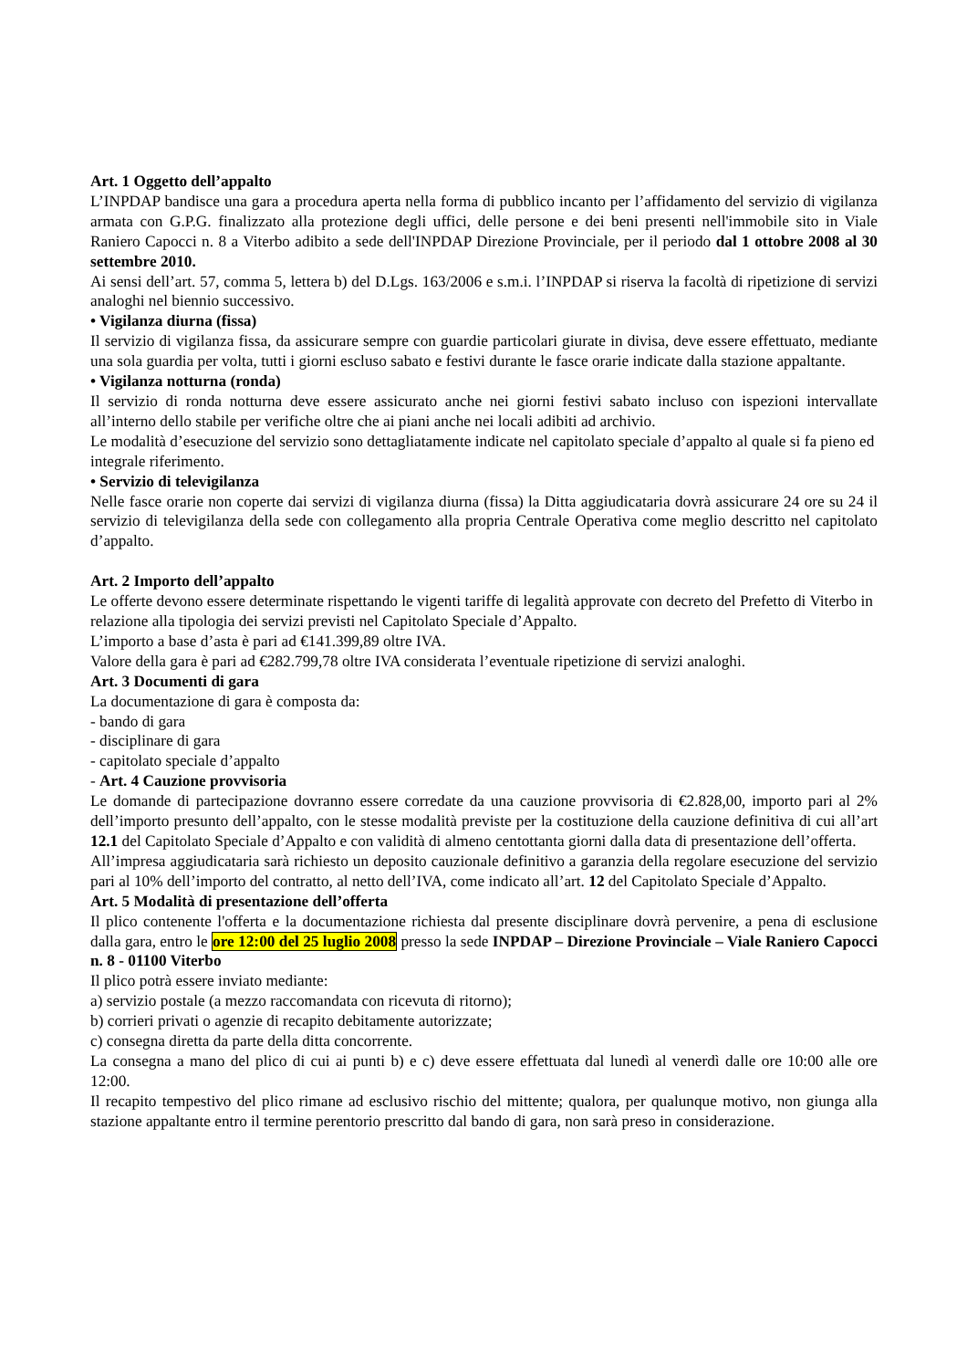Art. 1 Oggetto dell’appalto
L’INPDAP bandisce una gara a procedura aperta nella forma di pubblico incanto per l’affidamento del servizio di vigilanza armata con G.P.G. finalizzato alla protezione degli uffici, delle persone e dei beni presenti nell'immobile sito in Viale Raniero Capocci n. 8 a Viterbo adibito a sede dell'INPDAP Direzione Provinciale, per il periodo dal 1 ottobre 2008 al 30 settembre 2010.
Ai sensi dell’art. 57, comma 5, lettera b) del D.Lgs. 163/2006 e s.m.i. l’INPDAP si riserva la facoltà di ripetizione di servizi analoghi nel biennio successivo.
• Vigilanza diurna (fissa)
Il servizio di vigilanza fissa, da assicurare sempre con guardie particolari giurate in divisa, deve essere effettuato, mediante una sola guardia per volta, tutti i giorni escluso sabato e festivi durante le fasce orarie indicate dalla stazione appaltante.
• Vigilanza notturna (ronda)
Il servizio di ronda notturna deve essere assicurato anche nei giorni festivi sabato incluso con ispezioni intervallate all’interno dello stabile per verifiche oltre che ai piani anche nei locali adibiti ad archivio.
Le modalità d’esecuzione del servizio sono dettagliatamente indicate nel capitolato speciale d’appalto al quale si fa pieno ed integrale riferimento.
• Servizio di televigilanza
Nelle fasce orarie non coperte dai servizi di vigilanza diurna (fissa) la Ditta aggiudicataria dovrà assicurare 24 ore su 24 il servizio di televigilanza della sede con collegamento alla propria Centrale Operativa come meglio descritto nel capitolato d’appalto.
Art. 2 Importo dell’appalto
Le offerte devono essere determinate rispettando le vigenti tariffe di legalità approvate con decreto del Prefetto di Viterbo in relazione alla tipologia dei servizi previsti nel Capitolato Speciale d’Appalto.
L’importo a base d’asta è pari ad €141.399,89 oltre IVA.
Valore della gara è pari ad €282.799,78 oltre IVA considerata l’eventuale ripetizione di servizi analoghi.
Art. 3 Documenti di gara
La documentazione di gara è composta da:
- bando di gara
- disciplinare di gara
- capitolato speciale d’appalto
- Art. 4 Cauzione provvisoria
Le domande di partecipazione dovranno essere corredate da una cauzione provvisoria di €2.828,00, importo pari al 2% dell’importo presunto dell’appalto, con le stesse modalità previste per la costituzione della cauzione definitiva di cui all’art 12.1 del Capitolato Speciale d’Appalto e con validità di almeno centottanta giorni dalla data di presentazione dell’offerta.
All’impresa aggiudicataria sarà richiesto un deposito cauzionale definitivo a garanzia della regolare esecuzione del servizio pari al 10% dell’importo del contratto, al netto dell’IVA, come indicato all’art. 12 del Capitolato Speciale d’Appalto.
Art. 5 Modalità di presentazione dell’offerta
Il plico contenente l'offerta e la documentazione richiesta dal presente disciplinare dovrà pervenire, a pena di esclusione dalla gara, entro le ore 12:00 del 25 luglio 2008 presso la sede INPDAP – Direzione Provinciale – Viale Raniero Capocci n. 8 - 01100 Viterbo
Il plico potrà essere inviato mediante:
a) servizio postale (a mezzo raccomandata con ricevuta di ritorno);
b) corrieri privati o agenzie di recapito debitamente autorizzate;
c) consegna diretta da parte della ditta concorrente.
La consegna a mano del plico di cui ai punti b) e c) deve essere effettuata dal lunedì al venerdì dalle ore 10:00 alle ore 12:00.
Il recapito tempestivo del plico rimane ad esclusivo rischio del mittente; qualora, per qualunque motivo, non giunga alla stazione appaltante entro il termine perentorio prescritto dal bando di gara, non sarà preso in considerazione.